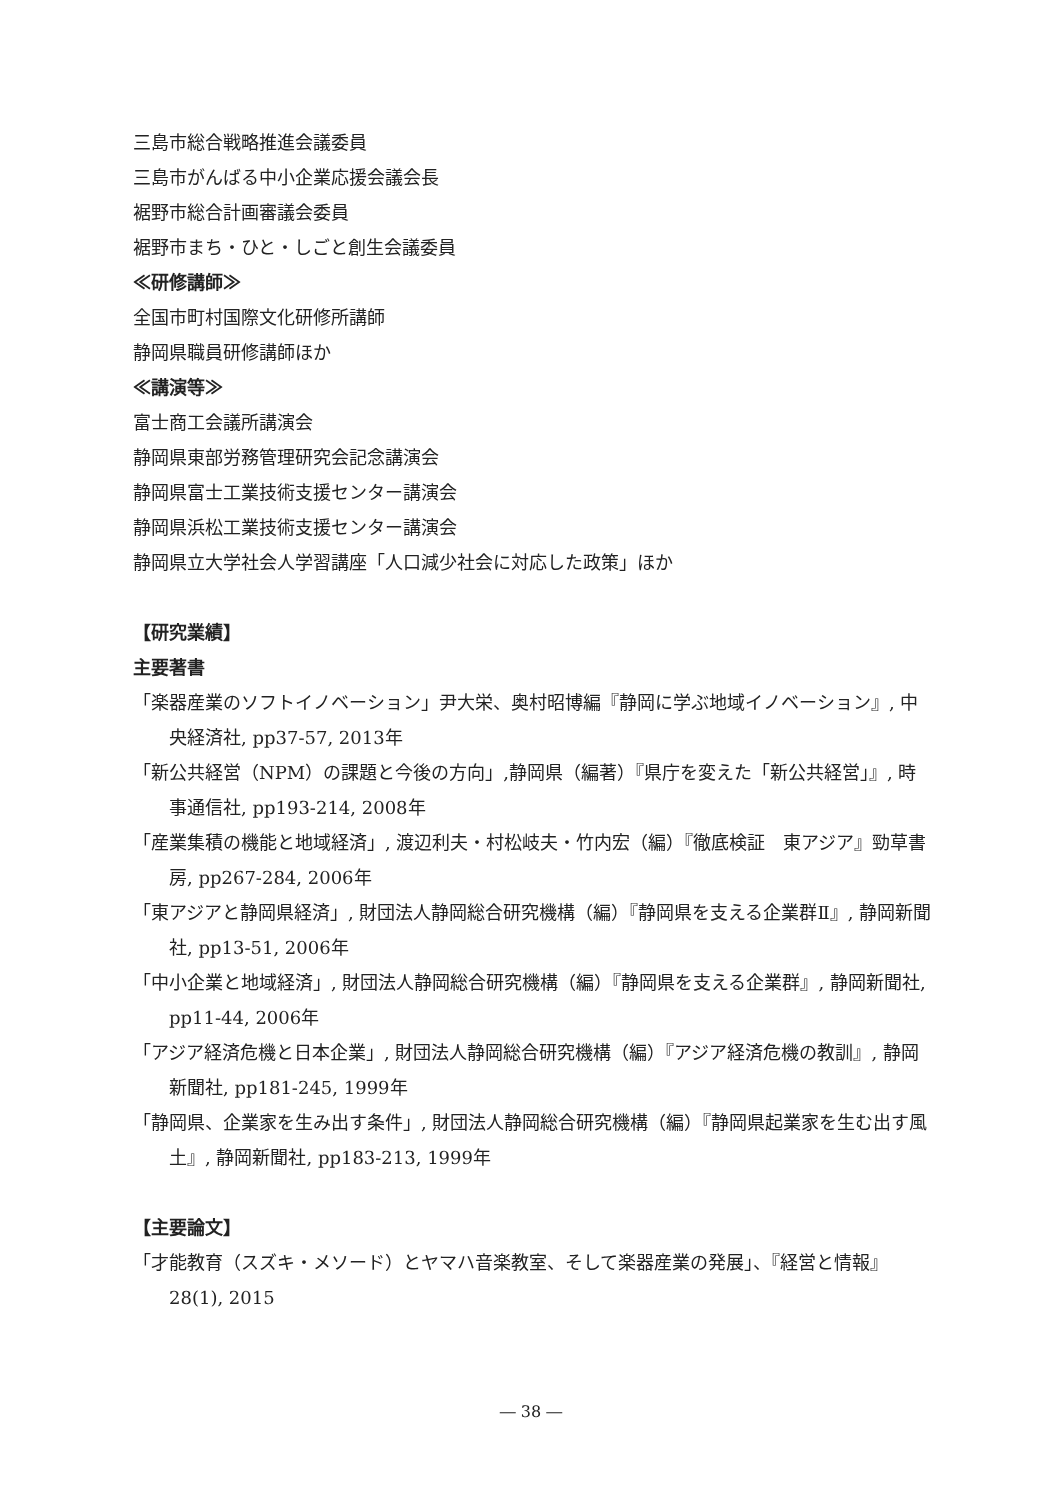三島市総合戦略推進会議委員
三島市がんばる中小企業応援会議会長
裾野市総合計画審議会委員
裾野市まち・ひと・しごと創生会議委員
≪研修講師≫
全国市町村国際文化研修所講師
静岡県職員研修講師ほか
≪講演等≫
富士商工会議所講演会
静岡県東部労務管理研究会記念講演会
静岡県富士工業技術支援センター講演会
静岡県浜松工業技術支援センター講演会
静岡県立大学社会人学習講座「人口減少社会に対応した政策」ほか
【研究業績】
主要著書
「楽器産業のソフトイノベーション」尹大栄、奥村昭博編『静岡に学ぶ地域イノベーション』, 中央経済社, pp37-57, 2013年
「新公共経営（NPM）の課題と今後の方向」,静岡県（編著）『県庁を変えた「新公共経営」』, 時事通信社, pp193-214, 2008年
「産業集積の機能と地域経済」, 渡辺利夫・村松岐夫・竹内宏（編）『徹底検証　東アジア』勁草書房, pp267-284, 2006年
「東アジアと静岡県経済」, 財団法人静岡総合研究機構（編）『静岡県を支える企業群Ⅱ』, 静岡新聞社, pp13-51, 2006年
「中小企業と地域経済」, 財団法人静岡総合研究機構（編）『静岡県を支える企業群』, 静岡新聞社, pp11-44, 2006年
「アジア経済危機と日本企業」, 財団法人静岡総合研究機構（編）『アジア経済危機の教訓』, 静岡新聞社, pp181-245, 1999年
「静岡県、企業家を生み出す条件」, 財団法人静岡総合研究機構（編）『静岡県起業家を生む出す風土』, 静岡新聞社, pp183-213, 1999年
【主要論文】
「才能教育（スズキ・メソード）とヤマハ音楽教室、そして楽器産業の発展」、『経営と情報』28(1), 2015
― 38 ―